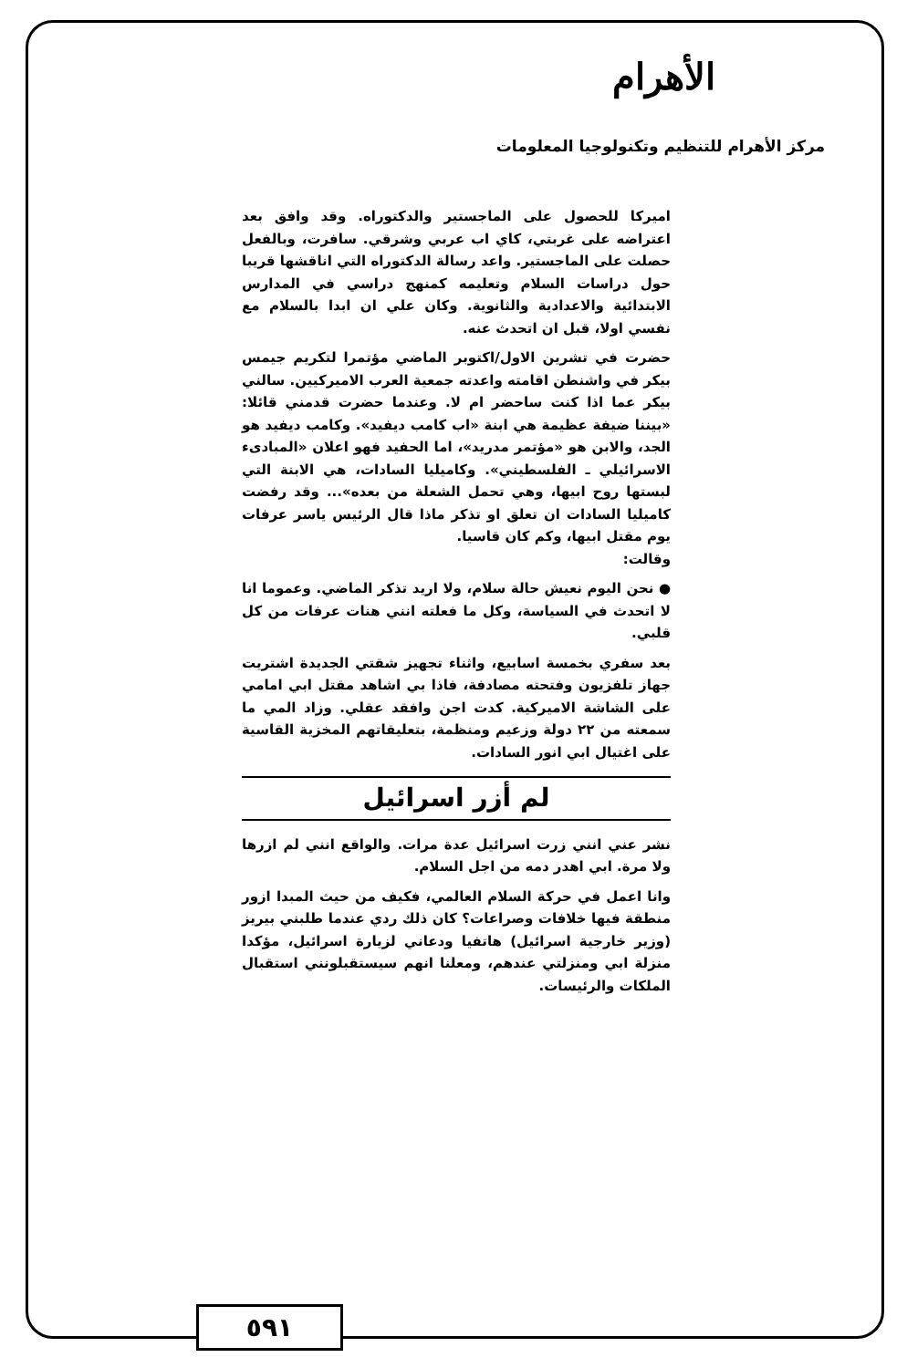الأهرام
مركز الأهرام للتنظيم وتكنولوجيا المعلومات
اميركا للحصول على الماجستير والدكتوراه. وقد وافق بعد اعتراضه على غربتي، كاي اب عربي وشرقي. سافرت، وبالفعل حصلت على الماجستير. واعد رسالة الدكتوراه التي اناقشها قريبا حول دراسات السلام وتعليمه كمنهج دراسي في المدارس الابتدائية والاعدادية والثانوية. وكان علي ان ابدا بالسلام مع نفسي اولا، قبل ان اتحدث عنه.
حضرت في تشرين الاول/اكتوبر الماضي مؤتمرا لتكريم جيمس بيكر في واشنطن اقامته واعدته جمعية العرب الاميركيين. سالني بيكر عما اذا كنت ساحضر ام لا. وعندما حضرت قدمني قائلا: «بيننا ضيفة عظيمة هي ابنة «اب كامب ديفيد». وكامب ديفيد هو الجد، والابن هو «مؤتمر مدريد»، اما الحفيد فهو اعلان «المبادىء الاسرائيلي ـ الفلسطيني». وكاميليا السادات، هي الابنة التي لبستها روح ابيها، وهي تحمل الشعلة من بعده»... وقد رفضت كاميليا السادات ان تعلق او تذكر ماذا قال الرئيس ياسر عرفات يوم مقتل ابيها، وكم كان قاسيا.
وقالت:
● نحن اليوم نعيش حالة سلام، ولا اريد تذكر الماضي. وعموما انا لا اتحدث في السياسة، وكل ما فعلته انني هنات عرفات من كل قلبي.
بعد سفري بخمسة اسابيع، واثناء تجهيز شقتي الجديدة اشتريت جهاز تلفزيون وفتحته مصادفة، فاذا بي اشاهد مقتل ابي امامي على الشاشة الاميركية. كدت اجن وافقد عقلي. وزاد المي ما سمعته من ٢٢ دولة وزعيم ومنظمة، بتعليقاتهم المخزية القاسية على اغتيال ابي انور السادات.
لم أزر اسرائيل
نشر عني انني زرت اسرائيل عدة مرات. والواقع انني لم ازرها ولا مرة. ابي اهدر دمه من اجل السلام.
وانا اعمل في حركة السلام العالمي، فكيف من حيث المبدا ازور منطقة فيها خلافات وصراعات؟ كان ذلك ردي عندما طلبني بيريز (وزير خارجية اسرائيل) هاتفيا ودعاني لزيارة اسرائيل، مؤكدا منزلة ابي ومنزلتي عندهم، ومعلنا انهم سيستقبلونني استقبال الملكات والرئيسات.
٥٩١